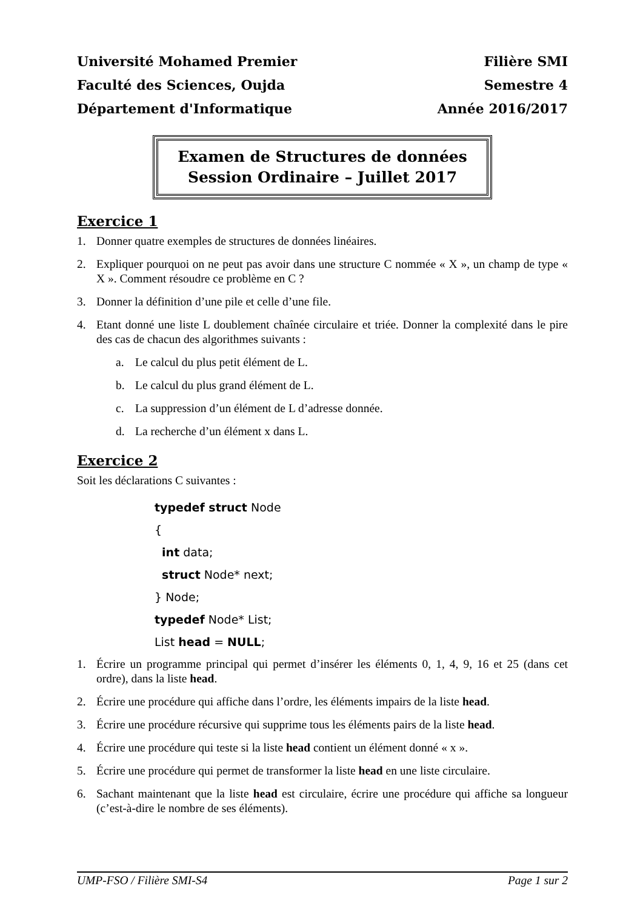Université Mohamed Premier
Faculté des Sciences, Oujda
Département d'Informatique
Filière SMI
Semestre 4
Année 2016/2017
Examen de Structures de données
Session Ordinaire – Juillet 2017
Exercice 1
1. Donner quatre exemples de structures de données linéaires.
2. Expliquer pourquoi on ne peut pas avoir dans une structure C nommée « X », un champ de type « X ». Comment résoudre ce problème en C ?
3. Donner la définition d’une pile et celle d’une file.
4. Etant donné une liste L doublement chaînée circulaire et triée. Donner la complexité dans le pire des cas de chacun des algorithmes suivants :
a. Le calcul du plus petit élément de L.
b. Le calcul du plus grand élément de L.
c. La suppression d’un élément de L d’adresse donnée.
d. La recherche d’un élément x dans L.
Exercice 2
Soit les déclarations C suivantes :
typedef struct Node
{
  int data;
  struct Node* next;
} Node;
typedef Node* List;
List head = NULL;
1. Écrire un programme principal qui permet d’insérer les éléments 0, 1, 4, 9, 16 et 25 (dans cet ordre), dans la liste head.
2. Écrire une procédure qui affiche dans l’ordre, les éléments impairs de la liste head.
3. Écrire une procédure récursive qui supprime tous les éléments pairs de la liste head.
4. Écrire une procédure qui teste si la liste head contient un élément donné « x ».
5. Écrire une procédure qui permet de transformer la liste head en une liste circulaire.
6. Sachant maintenant que la liste head est circulaire, écrire une procédure qui affiche sa longueur (c’est-à-dire le nombre de ses éléments).
UMP-FSO / Filière SMI-S4 Page 1 sur 2